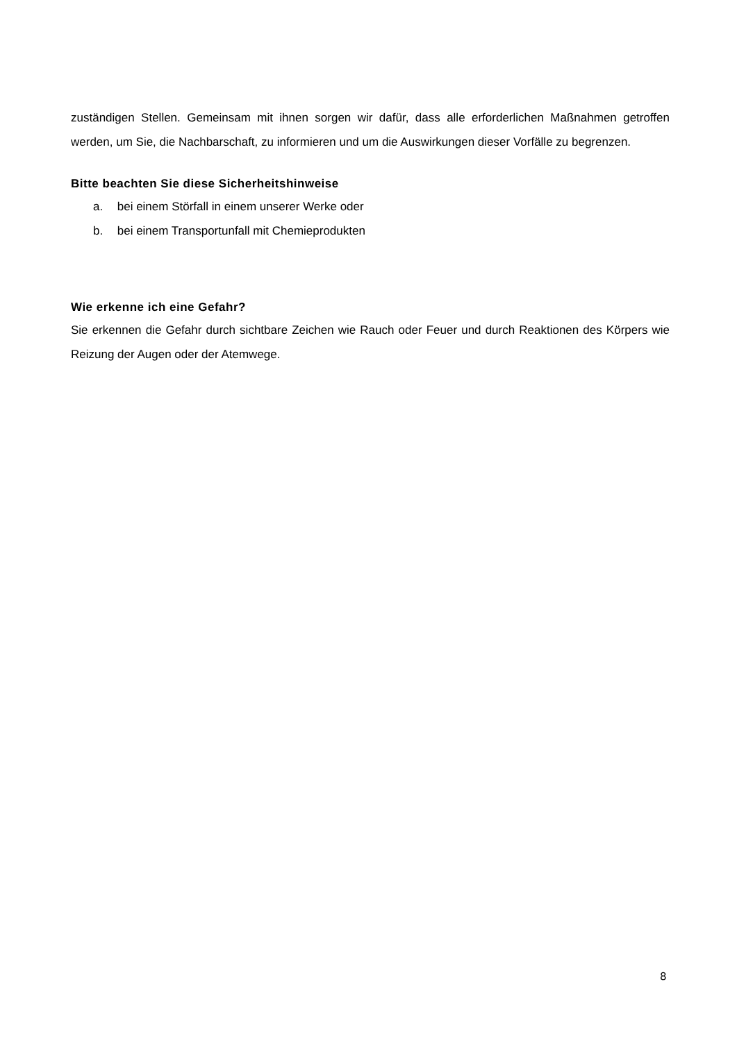zuständigen Stellen. Gemeinsam mit ihnen sorgen wir dafür, dass alle erforderlichen Maßnahmen getroffen werden, um Sie, die Nachbarschaft, zu informieren und um die Auswirkungen dieser Vorfälle zu begrenzen.
Bitte beachten Sie diese Sicherheitshinweise
a. bei einem Störfall in einem unserer Werke oder
b. bei einem Transportunfall mit Chemieprodukten
Wie erkenne ich eine Gefahr?
Sie erkennen die Gefahr durch sichtbare Zeichen wie Rauch oder Feuer und durch Reaktionen des Körpers wie Reizung der Augen oder der Atemwege.
8